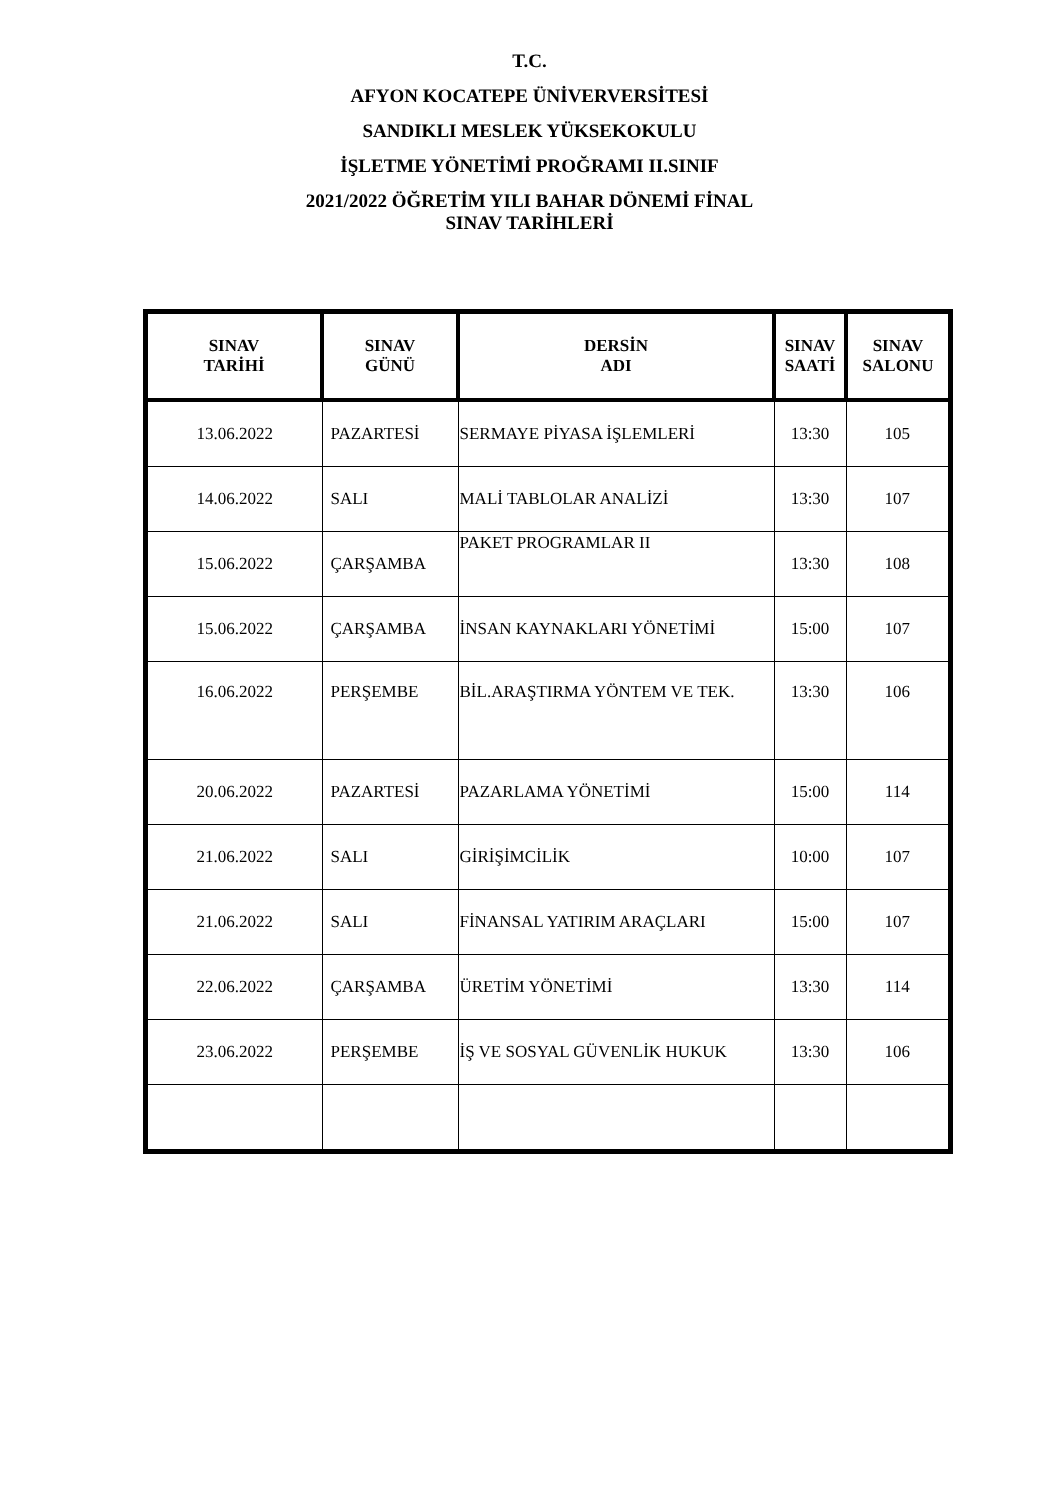T.C.
AFYON KOCATEPE ÜNİVERVERSİTESİ
SANDIKLI MESLEK YÜKSEKOKULU
İŞLETME YÖNETİMİ PROĞRAMI II.SINIF
2021/2022 ÖĞRETİM YILI BAHAR DÖNEMİ FİNAL
SINAV TARİHLERİ
| SINAV TARİHİ | SINAV GÜNÜ | DERSİN ADI | SINAV SAATİ | SINAV SALONU |
| --- | --- | --- | --- | --- |
| 13.06.2022 | PAZARTESİ | SERMAYE PİYASA İŞLEMLERİ | 13:30 | 105 |
| 14.06.2022 | SALI | MALİ TABLOLAR ANALİZİ | 13:30 | 107 |
| 15.06.2022 | ÇARŞAMBA | PAKET PROGRAMLAR II | 13:30 | 108 |
| 15.06.2022 | ÇARŞAMBA | İNSAN KAYNAKLARI YÖNETİMİ | 15:00 | 107 |
| 16.06.2022 | PERŞEMBE | BİL.ARAŞTIRMA YÖNTEM VE TEK. | 13:30 | 106 |
| 20.06.2022 | PAZARTESİ | PAZARLAMA YÖNETİMİ | 15:00 | 114 |
| 21.06.2022 | SALI | GİRİŞİMCİLİK | 10:00 | 107 |
| 21.06.2022 | SALI | FİNANSAL YATIRIM ARAÇLARI | 15:00 | 107 |
| 22.06.2022 | ÇARŞAMBA | ÜRETİM YÖNETİMİ | 13:30 | 114 |
| 23.06.2022 | PERŞEMBE | İŞ VE SOSYAL GÜVENLİK HUKUK | 13:30 | 106 |